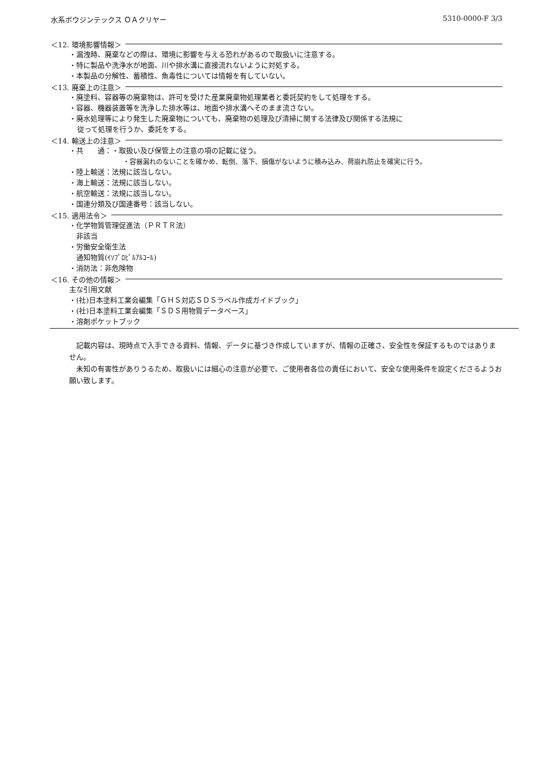水系ボウジンテックス ＯＡクリヤー 5310-0000-F 3/3
＜12. 環境影響情報＞
・漏洩時、廃棄などの際は、環境に影響を与える恐れがあるので取扱いに注意する。
・特に製品や洗浄水が地面、川や排水溝に直接流れないように対処する。
・本製品の分解性、蓄積性、魚毒性については情報を有していない。
＜13. 廃棄上の注意＞
・廃塗料、容器等の廃棄物は、許可を受けた産業廃棄物処理業者と委託契約をして処理をする。
・容器、機器装置等を洗浄した排水等は、地面や排水溝へそのまま流さない。
・廃水処理等により発生した廃棄物についても、廃棄物の処理及び清掃に関する法律及び関係する法規に
従って処理を行うか、委託をする。
＜14. 輸送上の注意＞
・共　　通：・取扱い及び保管上の注意の項の記載に従う。
・容器漏れのないことを確かめ、転倒、落下、損傷がないように積み込み、荷崩れ防止を確実に行う。
・陸上輸送：法規に該当しない。
・海上輸送：法規に該当しない。
・航空輸送：法規に該当しない。
・国連分類及び国連番号：該当しない。
＜15. 適用法令＞
・化学物質管理促進法（ＰＲＴＲ法）
非該当
・労働安全衛生法
通知物質(ｲｿﾌﾟﾛﾋﾟﾙｱﾙｺｰﾙ)
・消防法：非危険物
＜16. その他の情報＞
主な引用文献
・(社)日本塗料工業会編集「ＧＨＳ対応ＳＤＳラベル作成ガイドブック」
・(社)日本塗料工業会編集「ＳＤＳ用物質データベース」
・溶剤ポケットブック
記載内容は、現時点で入手できる資料、情報、データに基づき作成していますが、情報の正確さ、安全性を保証するものではありません。
未知の有害性がありうるため、取扱いには細心の注意が必要で、ご使用者各位の責任において、安全な使用条件を設定くださるようお願い致します。